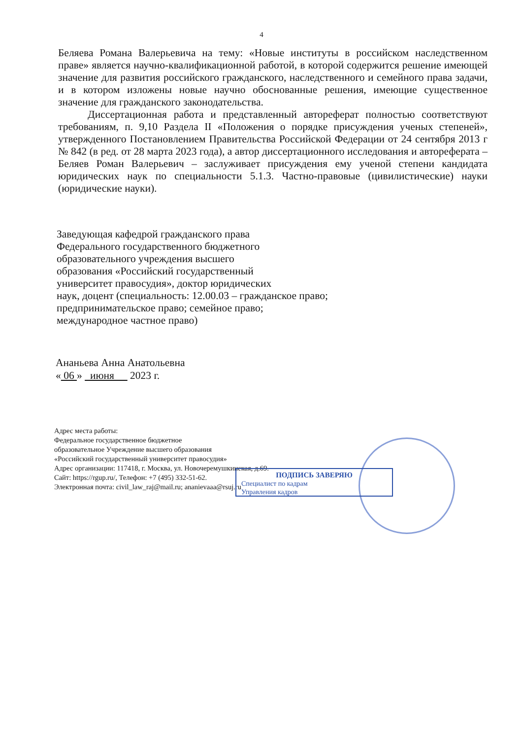4
Беляева Романа Валерьевича на тему: «Новые институты в российском наследственном праве» является научно-квалификационной работой, в которой содержится решение имеющей значение для развития российского гражданского, наследственного и семейного права задачи, и в котором изложены новые научно обоснованные решения, имеющие существенное значение для гражданского законодательства.
Диссертационная работа и представленный автореферат полностью соответствуют требованиям, п. 9,10 Раздела II «Положения о порядке присуждения ученых степеней», утвержденного Постановлением Правительства Российской Федерации от 24 сентября 2013 г № 842 (в ред. от 28 марта 2023 года), а автор диссертационного исследования и автореферата – Беляев Роман Валерьевич – заслуживает присуждения ему ученой степени кандидата юридических наук по специальности 5.1.3. Частно-правовые (цивилистические) науки (юридические науки).
Заведующая кафедрой гражданского права
Федерального государственного бюджетного
образовательного учреждения высшего
образования «Российский государственный
университет правосудия», доктор юридических
наук, доцент (специальность: 12.00.03 – гражданское право;
предпринимательское право; семейное право;
международное частное право)
Ананьева Анна Анатольевна
« 06 » июня 2023 г.
ПОДПИСЬ ЗАВЕРЯЮ
Специалист по кадрам
Управления кадров
Адрес места работы:
Федеральное государственное бюджетное
образовательное Учреждение высшего образования
«Российский государственный университет правосудия»
Адрес организации: 117418, г. Москва, ул. Новочеремушкинская, д.69.
Сайт: https://rgup.ru/, Телефон: +7 (495) 332-51-62.
Электронная почта: civil_law_raj@mail.ru; ananievaaa@rsuj.ru